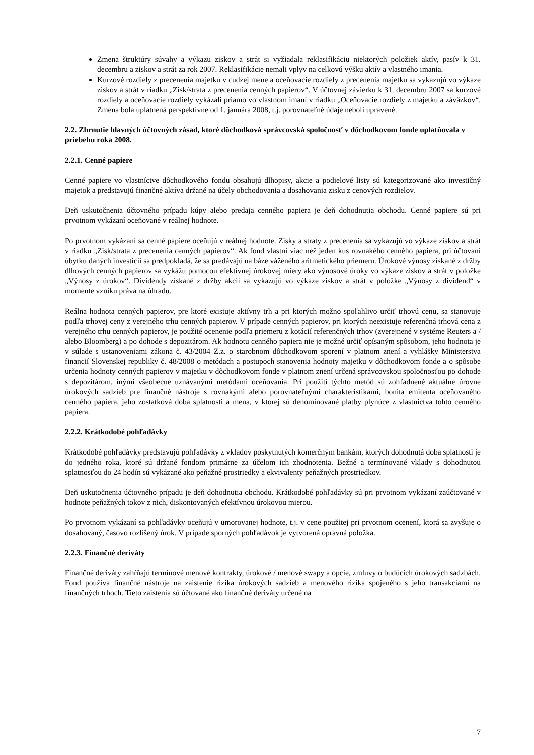Zmena štruktúry súvahy a výkazu ziskov a strát si vyžiadala reklasifikáciu niektorých položiek aktív, pasív k 31. decembru a ziskov a strát za rok 2007. Reklasifikácie nemali vplyv na celkovú výšku aktív a vlastného imania.
Kurzové rozdiely z precenenia majetku v cudzej mene a oceňovacie rozdiely z precenenia majetku sa vykazujú vo výkaze ziskov a strát v riadku „Zisk/strata z precenenia cenných papierov“. V účtovnej závierku k 31. decembru 2007 sa kurzové rozdiely a oceňovacie rozdiely vykázali priamo vo vlastnom imaní v riadku „Oceňovacie rozdiely z majetku a záväzkov“. Zmena bola uplatnená perspektívne od 1. januára 2008, t.j. porovnateľné údaje neboli upravené.
2.2. Zhrnutie hlavných účtovných zásad, ktoré dôchodková správcovská spoločnosť v dôchodkovom fonde uplatňovala v priebehu roka 2008.
2.2.1. Cenné papiere
Cenné papiere vo vlastníctve dôchodkového fondu obsahujú dlhopisy, akcie a podielové listy sú kategorizované ako investičný majetok a predstavujú finančné aktíva držané na účely obchodovania a dosahovania zisku z cenových rozdielov.
Deň uskutočnenia účtovného prípadu kúpy alebo predaja cenného papiera je deň dohodnutia obchodu. Cenné papiere sú pri prvotnom vykázaní oceňované v reálnej hodnote.
Po prvotnom vykázaní sa cenné papiere oceňujú v reálnej hodnote. Zisky a straty z precenenia sa vykazujú vo výkaze ziskov a strát v riadku „Zisk/strata z precenenia cenných papierov“. Ak fond vlastní viac než jeden kus rovnakého cenného papiera, pri účtovaní úbytku daných investícií sa predpokladá, že sa predávajú na báze váženého aritmetického priemeru. Úrokové výnosy získané z držby dlhových cenných papierov sa vykážu pomocou efektívnej úrokovej miery ako výnosové úroky vo výkaze ziskov a strát v položke „Výnosy z úrokov“. Dividendy získané z držby akcií sa vykazujú vo výkaze ziskov a strát v položke „Výnosy z dividend“ v momente vzniku práva na úhradu.
Reálna hodnota cenných papierov, pre ktoré existuje aktívny trh a pri ktorých možno spoľahlivo určiť trhovú cenu, sa stanovuje podľa trhovej ceny z verejného trhu cenných papierov. V prípade cenných papierov, pri ktorých neexistuje referenčná trhová cena z verejného trhu cenných papierov, je použité ocenenie podľa priemeru z kotácií referenčných trhov (zverejnené v systéme Reuters a / alebo Bloomberg) a po dohode s depozitárom. Ak hodnotu cenného papiera nie je možné určiť opísaným spôsobom, jeho hodnota je v súlade s ustanoveniami zákona č. 43/2004 Z.z. o starobnom dôchodkovom sporení v platnom znení a vyhlášky Ministerstva financií Slovenskej republiky č. 48/2008 o metódach a postupoch stanovenia hodnoty majetku v dôchodkovom fonde a o spôsobe určenia hodnoty cenných papierov v majetku v dôchodkovom fonde v platnom znení určená správcovskou spoločnosťou po dohode s depozitárom, inými všeobecne uznávanými metódami oceňovania. Pri použití týchto metód sú zohľadnené aktuálne úrovne úrokových sadzieb pre finančné nástroje s rovnakými alebo porovnateľnými charakteristikami, bonita emitenta oceňovaného cenného papiera, jeho zostatková doba splatnosti a mena, v ktorej sú denominované platby plynúce z vlastníctva tohto cenného papiera.
2.2.2. Krátkodobé pohľadávky
Krátkodobé pohľadávky predstavujú pohľadávky z vkladov poskytnutých komerčným bankám, ktorých dohodnutá doba splatnosti je do jedného roka, ktoré sú držané fondom primárne za účelom ich zhodnotenia. Bežné a termínované vklady s dohodnutou splatnosťou do 24 hodín sú vykázané ako peňažné prostriedky a ekvivalenty peňažných prostriedkov.
Deň uskutočnenia účtovného prípadu je deň dohodnutia obchodu. Krátkodobé pohľadávky sú pri prvotnom vykázaní zaúčtované v hodnote peňažných tokov z nich, diskontovaných efektívnou úrokovou mierou.
Po prvotnom vykázaní sa pohľadávky oceňujú v umorovanej hodnote, t.j. v cene použitej pri prvotnom ocenení, ktorá sa zvyšuje o dosahovaný, časovo rozlíšený úrok. V prípade sporných pohľadávok je vytvorená opravná položka.
2.2.3. Finančné deriváty
Finančné deriváty zahŕňajú termínové menové kontrakty, úrokové / menové swapy a opcie, zmluvy o budúcich úrokových sadzbách. Fond používa finančné nástroje na zaistenie rizika úrokových sadzieb a menového rizika spojeného s jeho transakciami na finančných trhoch. Tieto zaistenia sú účtované ako finančné deriváty určené na
7